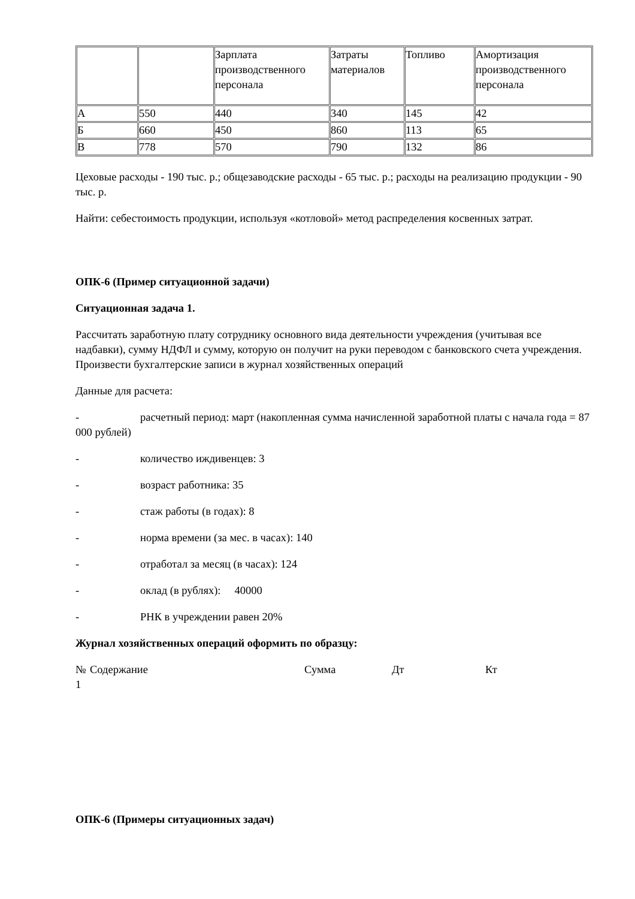| | | Зарплата производственного персонала | Затраты материалов | Топливо | Амортизация производственного персонала |
| А | 550 | 440 | 340 | 145 | 42 |
| Б | 660 | 450 | 860 | 113 | 65 |
| В | 778 | 570 | 790 | 132 | 86 |
Цеховые расходы - 190 тыс. р.; общезаводские расходы - 65 тыс. р.; расходы на реализацию продукции - 90 тыс. р.
Найти: себестоимость продукции, используя «котловой» метод распределения косвенных затрат.
ОПК-6 (Пример ситуационной задачи)
Ситуационная задача 1.
Рассчитать заработную плату сотруднику основного вида деятельности учреждения (учитывая все надбавки), сумму НДФЛ и сумму, которую он получит на руки переводом с банковского счета учреждения. Произвести бухгалтерские записи в журнал хозяйственных операций
Данные для расчета:
- расчетный период: март (накопленная сумма начисленной заработной платы с начала года = 87 000 рублей)
- количество иждивенцев: 3
- возраст работника: 35
- стаж работы (в годах): 8
- норма времени (за мес. в часах): 140
- отработал за месяц (в часах): 124
- оклад (в рублях): 40000
- РНК в учреждении равен 20%
Журнал хозяйственных операций оформить по образцу:
| № 1 | Содержание | Сумма | Дт | Кт |
ОПК-6 (Примеры ситуационных задач)